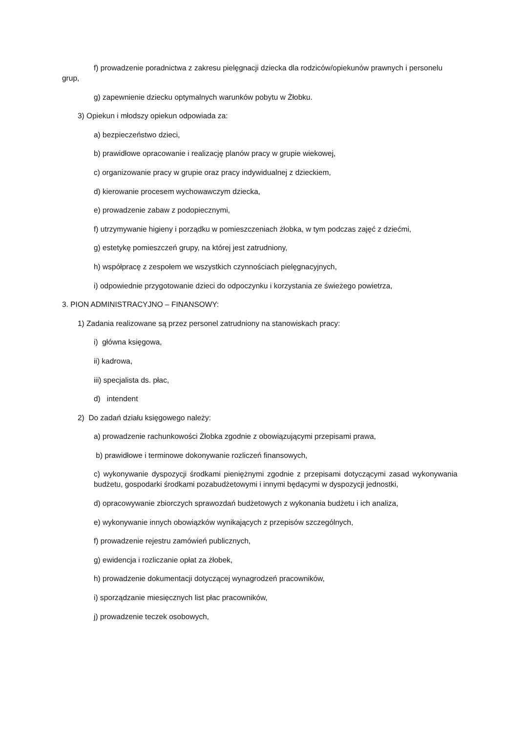f) prowadzenie poradnictwa z zakresu pielęgnacji dziecka dla rodziców/opiekunów prawnych i personelu grup,
g) zapewnienie dziecku optymalnych warunków pobytu w Żłobku.
3) Opiekun i młodszy opiekun odpowiada za:
a) bezpieczeństwo dzieci,
b) prawidłowe opracowanie i realizację planów pracy w grupie wiekowej,
c) organizowanie pracy w grupie oraz pracy indywidualnej z dzieckiem,
d) kierowanie procesem wychowawczym dziecka,
e) prowadzenie zabaw z podopiecznymi,
f) utrzymywanie higieny i porządku w pomieszczeniach żłobka, w tym podczas zajęć z dziećmi,
g) estetykę pomieszczeń grupy, na której jest zatrudniony,
h) współpracę z zespołem we wszystkich czynnościach pielęgnacyjnych,
i) odpowiednie przygotowanie dzieci do odpoczynku i korzystania ze świeżego powietrza,
3. PION ADMINISTRACYJNO – FINANSOWY:
1) Zadania realizowane są przez personel zatrudniony na stanowiskach pracy:
i) główna księgowa,
ii) kadrowa,
iii) specjalista ds. płac,
d) intendent
2) Do zadań działu księgowego należy:
a) prowadzenie rachunkowości Żłobka zgodnie z obowiązującymi przepisami prawa,
b) prawidłowe i terminowe dokonywanie rozliczeń finansowych,
c) wykonywanie dyspozycji środkami pieniężnymi zgodnie z przepisami dotyczącymi zasad wykonywania budżetu, gospodarki środkami pozabudżetowymi i innymi będącymi w dyspozycji jednostki,
d) opracowywanie zbiorczych sprawozdań budżetowych z wykonania budżetu i ich analiza,
e) wykonywanie innych obowiązków wynikających z przepisów szczególnych,
f) prowadzenie rejestru zamówień publicznych,
g) ewidencja i rozliczanie opłat za żłobek,
h) prowadzenie dokumentacji dotyczącej wynagrodzeń pracowników,
i) sporządzanie miesięcznych list płac pracowników,
j) prowadzenie teczek osobowych,